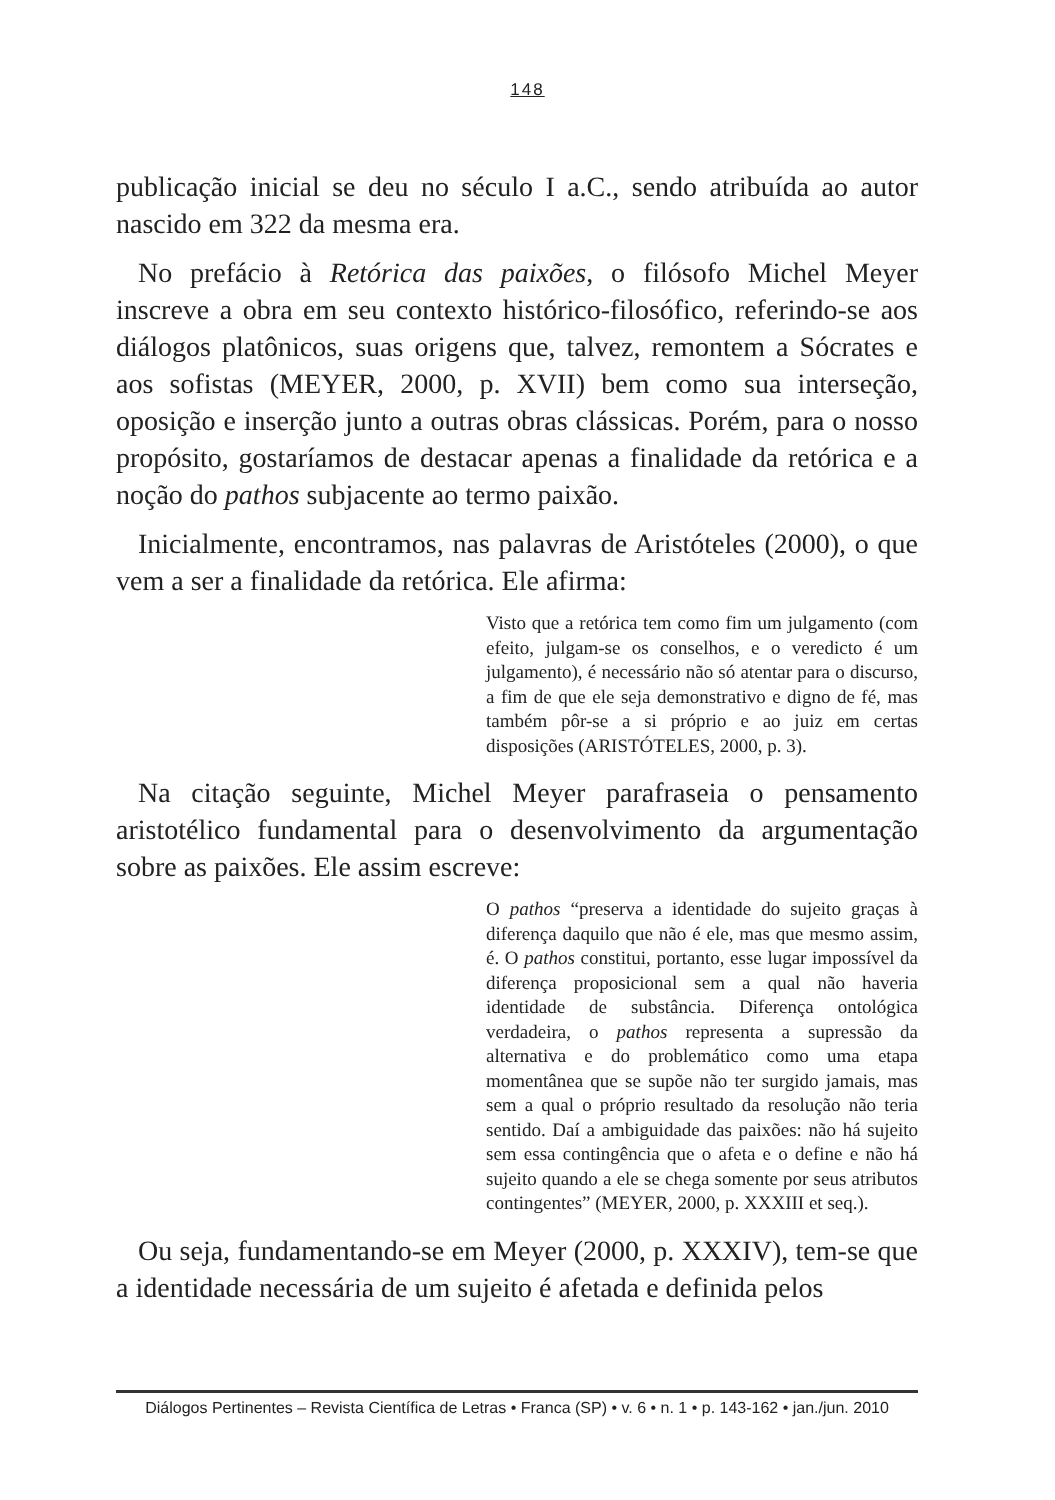148
publicação inicial se deu no século I a.C., sendo atribuída ao autor nascido em 322 da mesma era.
No prefácio à Retórica das paixões, o filósofo Michel Meyer inscreve a obra em seu contexto histórico-filosófico, referindo-se aos diálogos platônicos, suas origens que, talvez, remontem a Sócrates e aos sofistas (MEYER, 2000, p. XVII) bem como sua interseção, oposição e inserção junto a outras obras clássicas. Porém, para o nosso propósito, gostaríamos de destacar apenas a finalidade da retórica e a noção do pathos subjacente ao termo paixão.
Inicialmente, encontramos, nas palavras de Aristóteles (2000), o que vem a ser a finalidade da retórica. Ele afirma:
Visto que a retórica tem como fim um julgamento (com efeito, julgam-se os conselhos, e o veredicto é um julgamento), é necessário não só atentar para o discurso, a fim de que ele seja demonstrativo e digno de fé, mas também pôr-se a si próprio e ao juiz em certas disposições (ARISTÓTELES, 2000, p. 3).
Na citação seguinte, Michel Meyer parafraseia o pensamento aristotélico fundamental para o desenvolvimento da argumentação sobre as paixões. Ele assim escreve:
O pathos “preserva a identidade do sujeito graças à diferença daquilo que não é ele, mas que mesmo assim, é. O pathos constitui, portanto, esse lugar impossível da diferença proposicional sem a qual não haveria identidade de substância. Diferença ontológica verdadeira, o pathos representa a supressão da alternativa e do problemático como uma etapa momentânea que se supõe não ter surgido jamais, mas sem a qual o próprio resultado da resolução não teria sentido. Daí a ambiguidade das paixões: não há sujeito sem essa contingência que o afeta e o define e não há sujeito quando a ele se chega somente por seus atributos contingentes” (MEYER, 2000, p. XXXIII et seq.).
Ou seja, fundamentando-se em Meyer (2000, p. XXXIV), tem-se que a identidade necessária de um sujeito é afetada e definida pelos
Diálogos Pertinentes – Revista Científica de Letras • Franca (SP) • v. 6 • n. 1 • p. 143-162 • jan./jun. 2010